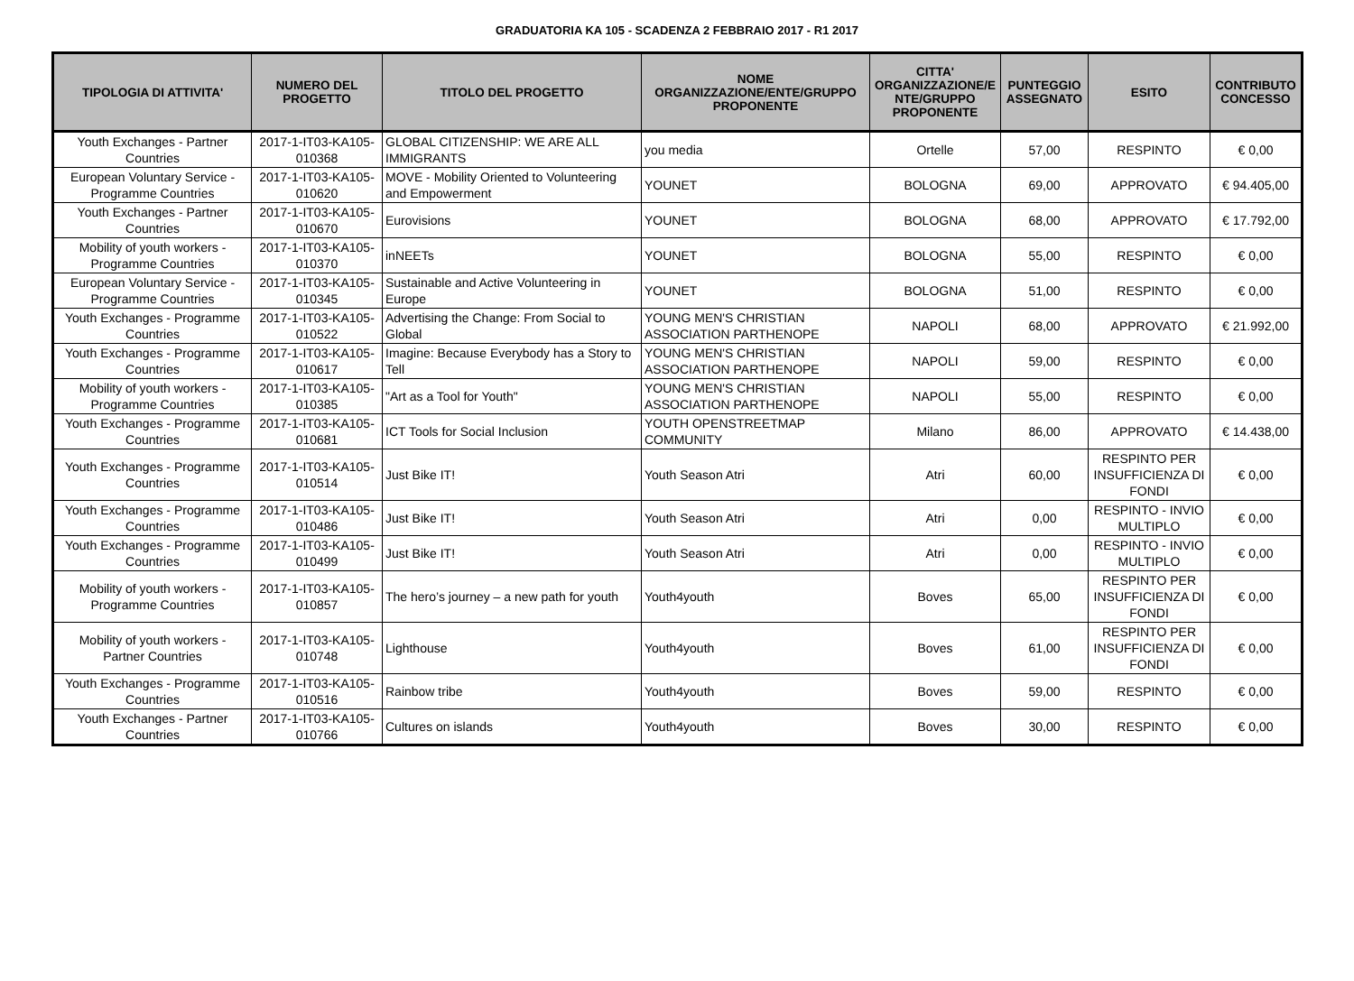GRADUATORIA KA 105 - SCADENZA 2 FEBBRAIO 2017 - R1 2017
| TIPOLOGIA DI ATTIVITA' | NUMERO DEL PROGETTO | TITOLO DEL PROGETTO | NOME ORGANIZZAZIONE/ENTE/GRUPPO PROPONENTE | CITTA' ORGANIZZAZIONE/E NTE/GRUPPO PROPONENTE | PUNTEGGIO ASSEGNATO | ESITO | CONTRIBUTO CONCESSO |
| --- | --- | --- | --- | --- | --- | --- | --- |
| Youth Exchanges - Partner Countries | 2017-1-IT03-KA105-010368 | GLOBAL CITIZENSHIP: WE ARE ALL IMMIGRANTS | you media | Ortelle | 57,00 | RESPINTO | € 0,00 |
| European Voluntary Service - Programme Countries | 2017-1-IT03-KA105-010620 | MOVE - Mobility Oriented to Volunteering and Empowerment | YOUNET | BOLOGNA | 69,00 | APPROVATO | € 94.405,00 |
| Youth Exchanges - Partner Countries | 2017-1-IT03-KA105-010670 | Eurovisions | YOUNET | BOLOGNA | 68,00 | APPROVATO | € 17.792,00 |
| Mobility of youth workers - Programme Countries | 2017-1-IT03-KA105-010370 | inNEETs | YOUNET | BOLOGNA | 55,00 | RESPINTO | € 0,00 |
| European Voluntary Service - Programme Countries | 2017-1-IT03-KA105-010345 | Sustainable and Active Volunteering in Europe | YOUNET | BOLOGNA | 51,00 | RESPINTO | € 0,00 |
| Youth Exchanges - Programme Countries | 2017-1-IT03-KA105-010522 | Advertising the Change: From Social to Global | YOUNG MEN'S CHRISTIAN ASSOCIATION PARTHENOPE | NAPOLI | 68,00 | APPROVATO | € 21.992,00 |
| Youth Exchanges - Programme Countries | 2017-1-IT03-KA105-010617 | Imagine: Because Everybody has a Story to Tell | YOUNG MEN'S CHRISTIAN ASSOCIATION PARTHENOPE | NAPOLI | 59,00 | RESPINTO | € 0,00 |
| Mobility of youth workers - Programme Countries | 2017-1-IT03-KA105-010385 | "Art as a Tool for Youth" | YOUNG MEN'S CHRISTIAN ASSOCIATION PARTHENOPE | NAPOLI | 55,00 | RESPINTO | € 0,00 |
| Youth Exchanges - Programme Countries | 2017-1-IT03-KA105-010681 | ICT Tools for Social Inclusion | YOUTH OPENSTREETMAP COMMUNITY | Milano | 86,00 | APPROVATO | € 14.438,00 |
| Youth Exchanges - Programme Countries | 2017-1-IT03-KA105-010514 | Just Bike IT! | Youth Season Atri | Atri | 60,00 | RESPINTO PER INSUFFICIENZA DI FONDI | € 0,00 |
| Youth Exchanges - Programme Countries | 2017-1-IT03-KA105-010486 | Just Bike IT! | Youth Season Atri | Atri | 0,00 | RESPINTO - INVIO MULTIPLO | € 0,00 |
| Youth Exchanges - Programme Countries | 2017-1-IT03-KA105-010499 | Just Bike IT! | Youth Season Atri | Atri | 0,00 | RESPINTO - INVIO MULTIPLO | € 0,00 |
| Mobility of youth workers - Programme Countries | 2017-1-IT03-KA105-010857 | The hero’s journey – a new path for youth | Youth4youth | Boves | 65,00 | RESPINTO PER INSUFFICIENZA DI FONDI | € 0,00 |
| Mobility of youth workers - Partner Countries | 2017-1-IT03-KA105-010748 | Lighthouse | Youth4youth | Boves | 61,00 | RESPINTO PER INSUFFICIENZA DI FONDI | € 0,00 |
| Youth Exchanges - Programme Countries | 2017-1-IT03-KA105-010516 | Rainbow tribe | Youth4youth | Boves | 59,00 | RESPINTO | € 0,00 |
| Youth Exchanges - Partner Countries | 2017-1-IT03-KA105-010766 | Cultures on islands | Youth4youth | Boves | 30,00 | RESPINTO | € 0,00 |